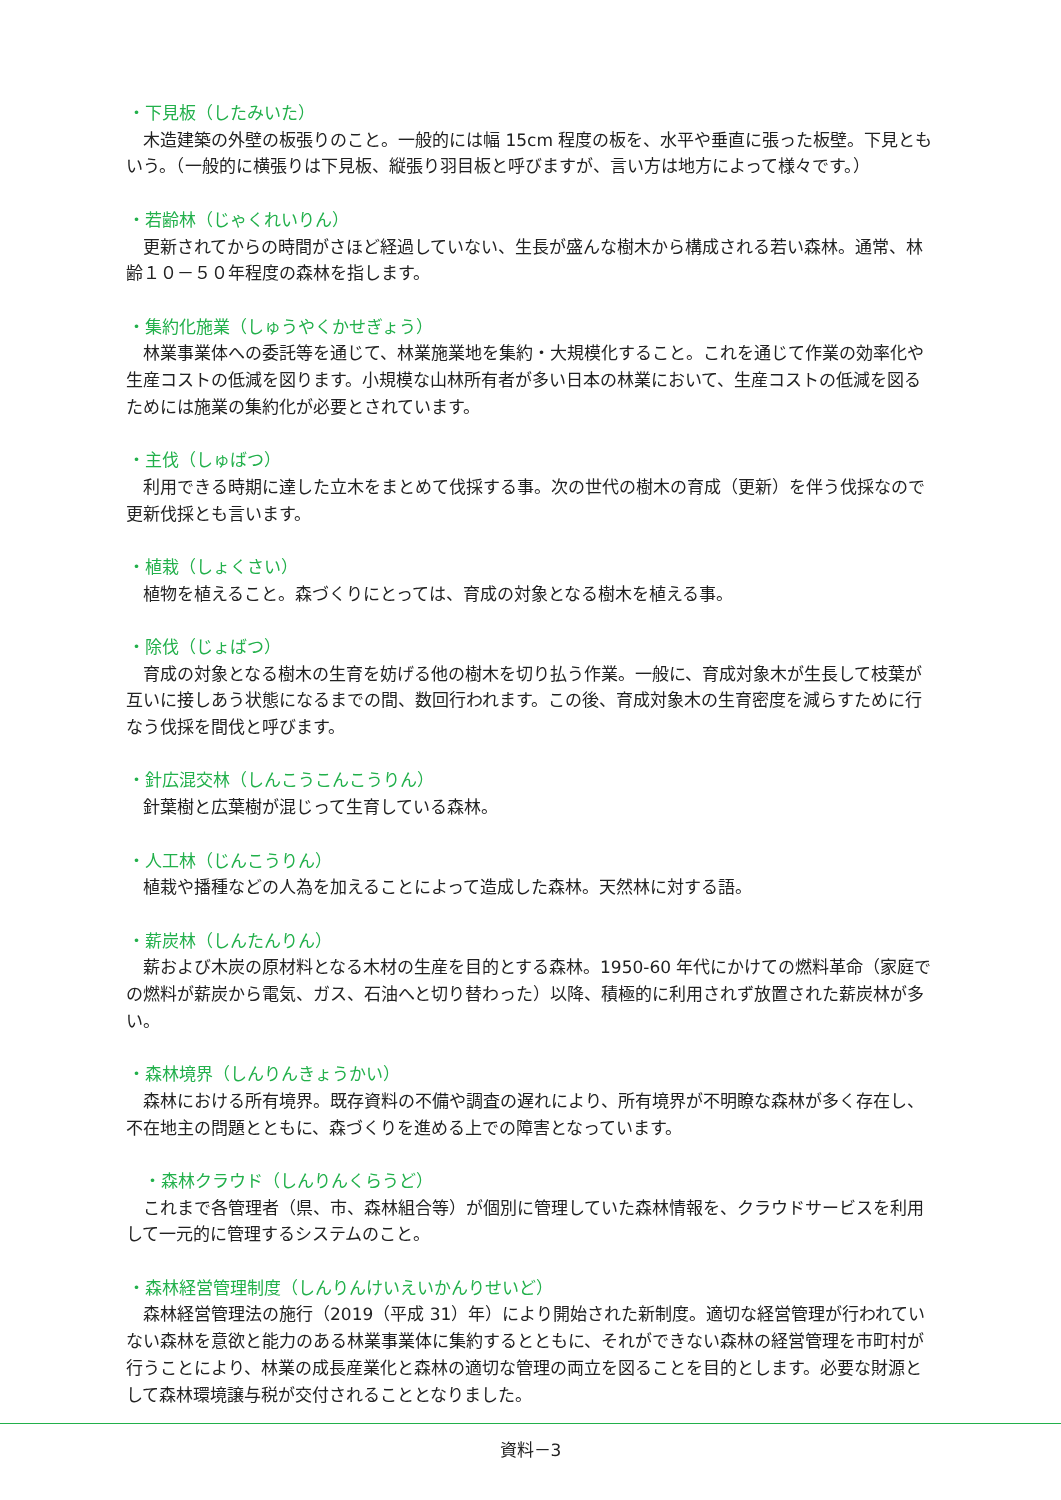・下見板（したみいた）
木造建築の外壁の板張りのこと。一般的には幅 15cm 程度の板を、水平や垂直に張った板壁。下見ともいう。（一般的に横張りは下見板、縦張り羽目板と呼びますが、言い方は地方によって様々です。）
・若齢林（じゃくれいりん）
更新されてからの時間がさほど経過していない、生長が盛んな樹木から構成される若い森林。通常、林齢１０－５０年程度の森林を指します。
・集約化施業（しゅうやくかせぎょう）
林業事業体への委託等を通じて、林業施業地を集約・大規模化すること。これを通じて作業の効率化や生産コストの低減を図ります。小規模な山林所有者が多い日本の林業において、生産コストの低減を図るためには施業の集約化が必要とされています。
・主伐（しゅばつ）
利用できる時期に達した立木をまとめて伐採する事。次の世代の樹木の育成（更新）を伴う伐採なので更新伐採とも言います。
・植栽（しょくさい）
植物を植えること。森づくりにとっては、育成の対象となる樹木を植える事。
・除伐（じょばつ）
育成の対象となる樹木の生育を妨げる他の樹木を切り払う作業。一般に、育成対象木が生長して枝葉が互いに接しあう状態になるまでの間、数回行われます。この後、育成対象木の生育密度を減らすために行なう伐採を間伐と呼びます。
・針広混交林（しんこうこんこうりん）
針葉樹と広葉樹が混じって生育している森林。
・人工林（じんこうりん）
植栽や播種などの人為を加えることによって造成した森林。天然林に対する語。
・薪炭林（しんたんりん）
薪および木炭の原材料となる木材の生産を目的とする森林。1950-60 年代にかけての燃料革命（家庭での燃料が薪炭から電気、ガス、石油へと切り替わった）以降、積極的に利用されず放置された薪炭林が多い。
・森林境界（しんりんきょうかい）
森林における所有境界。既存資料の不備や調査の遅れにより、所有境界が不明瞭な森林が多く存在し、不在地主の問題とともに、森づくりを進める上での障害となっています。
・森林クラウド（しんりんくらうど）
これまで各管理者（県、市、森林組合等）が個別に管理していた森林情報を、クラウドサービスを利用して一元的に管理するシステムのこと。
・森林経営管理制度（しんりんけいえいかんりせいど）
森林経営管理法の施行（2019（平成 31）年）により開始された新制度。適切な経営管理が行われていない森林を意欲と能力のある林業事業体に集約するとともに、それができない森林の経営管理を市町村が行うことにより、林業の成長産業化と森林の適切な管理の両立を図ることを目的とします。必要な財源として森林環境譲与税が交付されることとなりました。
資料－3